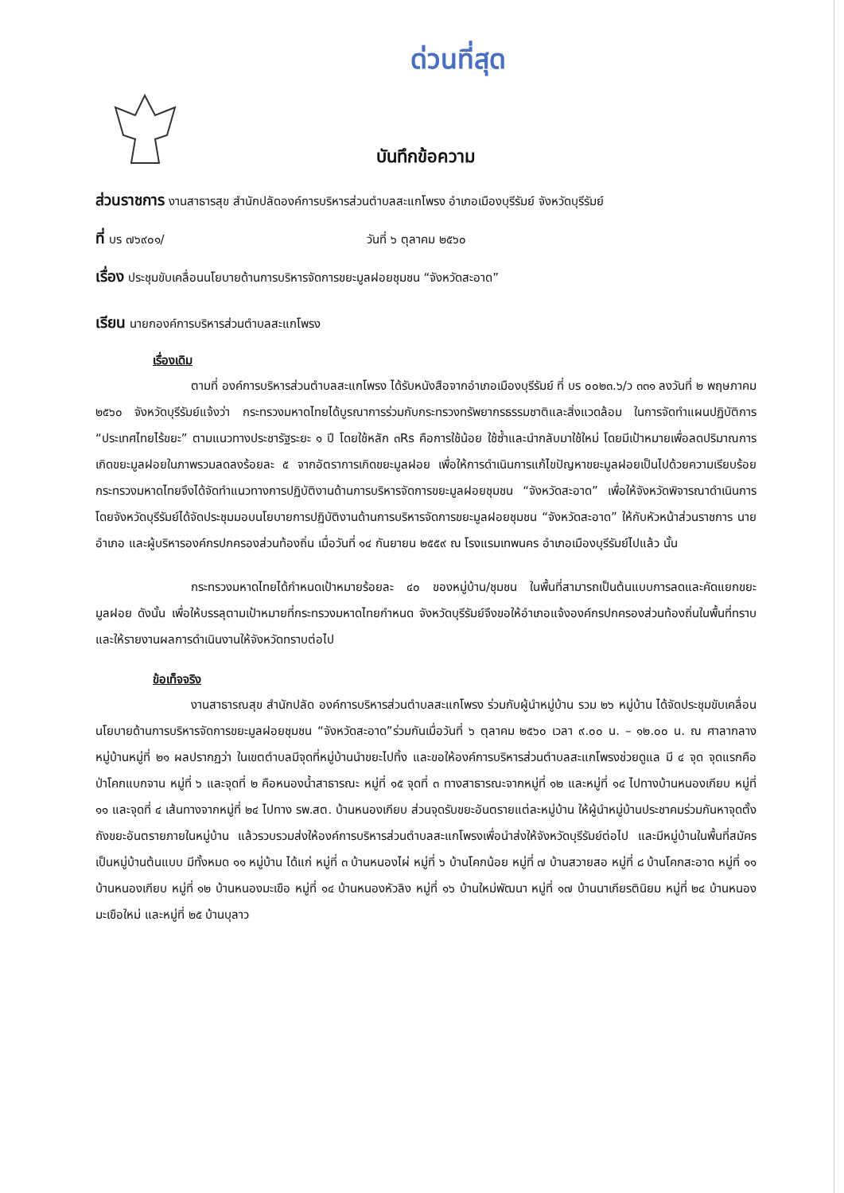ด่วนที่สุด
บันทึกข้อความ
ส่วนราชการ งานสาธารสุข สำนักปลัดองค์การบริหารส่วนตำบลสะแกโพรง อำเภอเมืองบุรีรัมย์ จังหวัดบุรีรัมย์
ที่ บร ๗๖๙๐๑/ วันที่ ๖ ตุลาคม ๒๕๖๐
เรื่อง ประชุมขับเคลื่อนนโยบายด้านการบริหารจัดการขยะมูลฝอยชุมชน “จังหวัดสะอาด”
เรียน นายกองค์การบริหารส่วนตำบลสะแกโพรง
เรื่องเดิม
ตามที่ องค์การบริหารส่วนตำบลสะแกโพรง ได้รับหนังสือจากอำเภอเมืองบุรีรัมย์ ที่ บร ๐๐๒๓.๖/ว ๓๓๑ ลงวันที่ ๒ พฤษภาคม ๒๕๖๐ จังหวัดบุรีรัมย์แจ้งว่า กระทรวงมหาดไทยได้บูรณาการร่วมกับกระทรวงทรัพยากรธรรมชาติและสิ่งแวดล้อม ในการจัดทำแผนปฏิบัติการ “ประเทศไทยไร้ขยะ” ตามแนวทางประชารัฐระยะ ๑ ปี โดยใช้หลัก ๓Rs คือการใช้น้อย ใช้ซ้ำและนำกลับมาใช้ใหม่ โดยมีเป้าหมายเพื่อลดปริมาณการเกิดขยะมูลฝอยในภาพรวมลดลงร้อยละ ๕ จากอัตราการเกิดขยะมูลฝอย เพื่อให้การดำเนินการแก้ไขปัญหาขยะมูลฝอยเป็นไปด้วยความเรียบร้อย กระทรวงมหาดไทยจึงได้จัดทำแนวทางการปฏิบัติงานด้านการบริหารจัดการขยะมูลฝอยชุมชน “จังหวัดสะอาด” เพื่อให้จังหวัดพิจารณาดำเนินการ โดยจังหวัดบุรีรัมย์ได้จัดประชุมมอบนโยบายการปฏิบัติงานด้านการบริหารจัดการขยะมูลฝอยชุมชน “จังหวัดสะอาด” ให้กับหัวหน้าส่วนราชการ นายอำเภอ และผู้บริหารองค์กรปกครองส่วนท้องถิ่น เมื่อวันที่ ๑๔ กันยายน ๒๕๕๙ ณ โรงแรมเทพนคร อำเภอเมืองบุรีรัมย์ไปแล้ว นั้น
กระทรวงมหาดไทยได้กำหนดเป้าหมายร้อยละ ๔๐ ของหมู่บ้าน/ชุมชน ในพื้นที่สามารถเป็นต้นแบบการลดและคัดแยกขยะมูลฝอย ดังนั้น เพื่อให้บรรลุตามเป้าหมายที่กระทรวงมหาดไทยกำหนด จังหวัดบุรีรัมย์จึงขอให้อำเภอแจ้งองค์กรปกครองส่วนท้องถิ่นในพื้นที่ทราบ และให้รายงานผลการดำเนินงานให้จังหวัดทราบต่อไป
ข้อเท็จจริง
งานสาธารณสุข สำนักปลัด องค์การบริหารส่วนตำบลสะแกโพรง ร่วมกับผู้นำหมู่บ้าน รวม ๒๖ หมู่บ้าน ได้จัดประชุมขับเคลื่อนนโยบายด้านการบริหารจัดการขยะมูลฝอยชุมชน “จังหวัดสะอาด”ร่วมกันเมื่อวันที่ ๖ ตุลาคม ๒๕๖๐ เวลา ๙.๐๐ น. – ๑๒.๐๐ น. ณ ศาลากลางหมู่บ้านหมู่ที่ ๒๑ ผลปรากฏว่า ในเขตตำบลมีจุดที่หมู่บ้านนำขยะไปทิ้ง และขอให้องค์การบริหารส่วนตำบลสะแกโพรงช่วยดูแล มี ๔ จุด จุดแรกคือ ป่าโคกแบกจาน หมู่ที่ ๖ และจุดที่ ๒ คือหนองน้ำสาธารณะ หมู่ที่ ๑๕ จุดที่ ๓ ทางสาธารณะจากหมู่ที่ ๑๒ และหมู่ที่ ๑๔ ไปทางบ้านหนองเกียบ หมู่ที่ ๑๑ และจุดที่ ๔ เส้นทางจากหมู่ที่ ๒๔ ไปทาง รพ.สต. บ้านหนองเกียบ ส่วนจุดรับขยะอันตรายแต่ละหมู่บ้าน ให้ผู้นำหมู่บ้านประชาคมร่วมกันหาจุดตั้งถังขยะอันตรายภายในหมู่บ้าน แล้วรวบรวมส่งให้องค์การบริหารส่วนตำบลสะแกโพรงเพื่อนำส่งให้จังหวัดบุรีรัมย์ต่อไป และมีหมู่บ้านในพื้นที่สมัครเป็นหมู่บ้านต้นแบบ มีทั้งหมด ๑๑ หมู่บ้าน ได้แก่ หมู่ที่ ๓ บ้านหนองไผ่ หมู่ที่ ๖ บ้านโคกน้อย หมู่ที่ ๗ บ้านสวายสอ หมู่ที่ ๘ บ้านโคกสะอาด หมู่ที่ ๑๑ บ้านหนองเกียบ หมู่ที่ ๑๒ บ้านหนองมะเขือ หมู่ที่ ๑๔ บ้านหนองหัวลิง หมู่ที่ ๑๖ บ้านใหม่พัฒนา หมู่ที่ ๑๗ บ้านนาเกียรตินิยม หมู่ที่ ๒๔ บ้านหนองมะเขือใหม่ และหมู่ที่ ๒๕ บ้านบุลาว